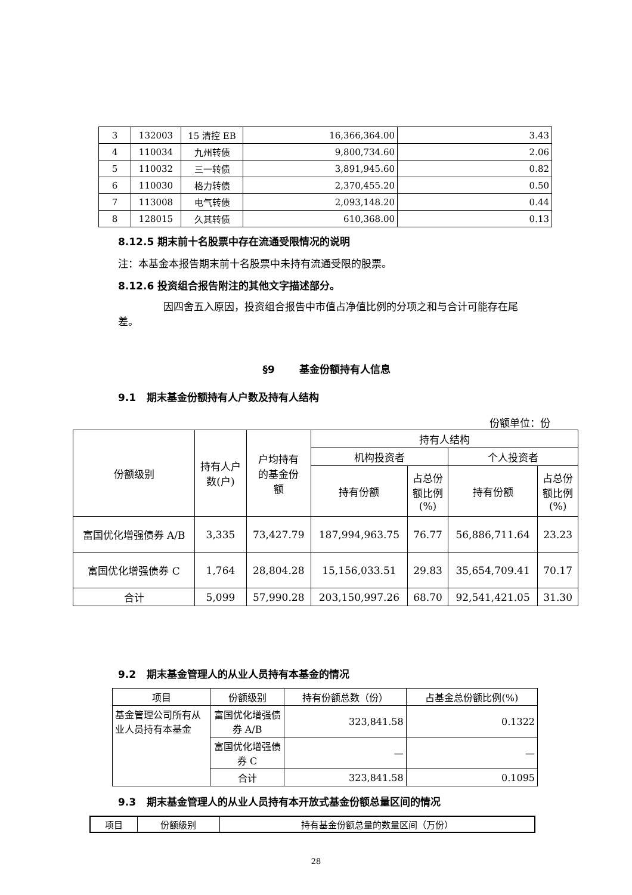| 3 | 132003 | 15 清控 EB | 16,366,364.00 | 3.43 |
| 4 | 110034 | 九州转债 | 9,800,734.60 | 2.06 |
| 5 | 110032 | 三一转债 | 3,891,945.60 | 0.82 |
| 6 | 110030 | 格力转债 | 2,370,455.20 | 0.50 |
| 7 | 113008 | 电气转债 | 2,093,148.20 | 0.44 |
| 8 | 128015 | 久其转债 | 610,368.00 | 0.13 |
8.12.5 期末前十名股票中存在流通受限情况的说明
注：本基金本报告期末前十名股票中未持有流通受限的股票。
8.12.6 投资组合报告附注的其他文字描述部分。
因四舍五入原因，投资组合报告中市值占净值比例的分项之和与合计可能存在尾差。
§9 基金份额持有人信息
9.1 期末基金份额持有人户数及持有人结构
份额单位：份
| 份额级别 | 持有人户 数(户) | 户均持有 的基金份 额 | 持有人结构 | | | |
| | | | 机构投资者 | | 个人投资者 | |
| | | | 持有份额 | 占总份 额比例 (%) | 持有份额 | 占总份 额比例 (%) |
| 富国优化增强债券 A/B | 3,335 | 73,427.79 | 187,994,963.75 | 76.77 | 56,886,711.64 | 23.23 |
| 富国优化增强债券 C | 1,764 | 28,804.28 | 15,156,033.51 | 29.83 | 35,654,709.41 | 70.17 |
| 合计 | 5,099 | 57,990.28 | 203,150,997.26 | 68.70 | 92,541,421.05 | 31.30 |
9.2 期末基金管理人的从业人员持有本基金的情况
| 项目 | 份额级别 | 持有份额总数（份） | 占基金总份额比例(%) |
| 基金管理公司所有从业人员持有本基金 | 富国优化增强债券 A/B | 323,841.58 | 0.1322 |
| | 富国优化增强债券 C | — | — |
| | 合计 | 323,841.58 | 0.1095 |
9.3 期末基金管理人的从业人员持有本开放式基金份额总量区间的情况
| 项目 | 份额级别 | 持有基金份额总量的数量区间（万份） |
28